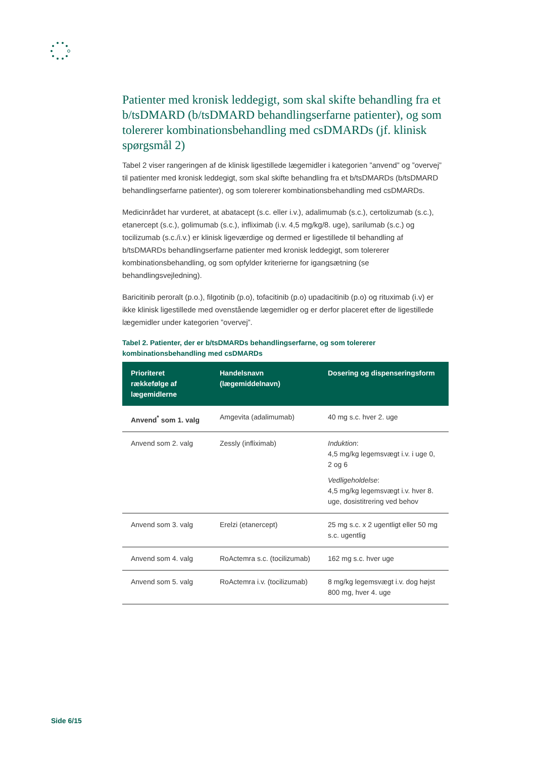Patienter med kronisk leddegigt, som skal skifte behandling fra et b/tsDMARD (b/tsDMARD behandlingserfarne patienter), og som tolererer kombinationsbehandling med csDMARDs (jf. klinisk spørgsmål 2)
Tabel 2 viser rangeringen af de klinisk ligestillede lægemidler i kategorien ”anvend” og ”overvej” til patienter med kronisk leddegigt, som skal skifte behandling fra et b/tsDMARDs (b/tsDMARD behandlingserfarne patienter), og som tolererer kombinationsbehandling med csDMARDs.
Medicinrådet har vurderet, at abatacept (s.c. eller i.v.), adalimumab (s.c.), certolizumab (s.c.), etanercept (s.c.), golimumab (s.c.), infliximab (i.v. 4,5 mg/kg/8. uge), sarilumab (s.c.) og tocilizumab (s.c./i.v.) er klinisk ligeværdige og dermed er ligestillede til behandling af b/tsDMARDs behandlingserfarne patienter med kronisk leddegigt, som tolererer kombinationsbehandling, og som opfylder kriterierne for igangsætning (se behandlingsvejledning).
Baricitinib peroralt (p.o.), filgotinib (p.o), tofacitinib (p.o) upadacitinib (p.o) og rituximab (i.v) er ikke klinisk ligestillede med ovenstående lægemidler og er derfor placeret efter de ligestillede lægemidler under kategorien ”overvej”.
Tabel 2. Patienter, der er b/tsDMARDs behandlingserfarne, og som tolererer kombinationsbehandling med csDMARDs
| Prioriteret rækkefølge af lægemidlerne | Handelsnavn (lægemiddelnavn) | Dosering og dispenseringsform |
| --- | --- | --- |
| Anvend<sup>*</sup> som 1. valg | Amgevita (adalimumab) | 40 mg s.c. hver 2. uge |
| Anvend som 2. valg | Zessly (infliximab) | Induktion : 4,5 mg/kg legemsvægt i.v. i uge 0, 2 og 6 Vedligeholdelse : 4,5 mg/kg legemsvægt i.v. hver 8. uge, dosistitrering ved behov |
| Anvend som 3. valg | Erelzi (etanercept) | 25 mg s.c. x 2 ugentligt eller 50 mg s.c. ugentlig |
| Anvend som 4. valg | RoActemra s.c. (tocilizumab) | 162 mg s.c. hver uge |
| Anvend som 5. valg | RoActemra i.v. (tocilizumab) | 8 mg/kg legemsvægt i.v. dog højst 800 mg, hver 4. uge |
Side 6/15